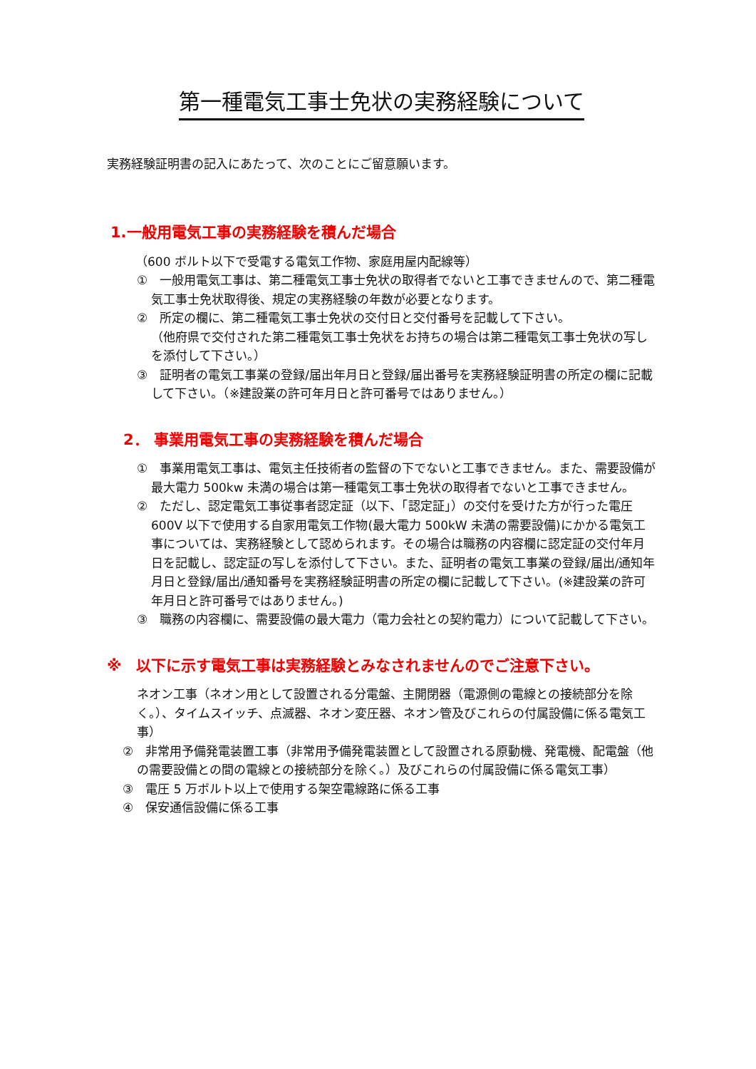第一種電気工事士免状の実務経験について
実務経験証明書の記入にあたって、次のことにご留意願います。
1.一般用電気工事の実務経験を積んだ場合
（600 ボルト以下で受電する電気工作物、家庭用屋内配線等）
①　一般用電気工事は、第二種電気工事士免状の取得者でないと工事できませんので、第二種電気工事士免状取得後、規定の実務経験の年数が必要となります。
②　所定の欄に、第二種電気工事士免状の交付日と交付番号を記載して下さい。
（他府県で交付された第二種電気工事士免状をお持ちの場合は第二種電気工事士免状の写しを添付して下さい。）
③　証明者の電気工事業の登録/届出年月日と登録/届出番号を実務経験証明書の所定の欄に記載して下さい。（※建設業の許可年月日と許可番号ではありません。）
2． 事業用電気工事の実務経験を積んだ場合
①　事業用電気工事は、電気主任技術者の監督の下でないと工事できません。また、需要設備が最大電力 500kw 未満の場合は第一種電気工事士免状の取得者でないと工事できません。
②　ただし、認定電気工事従事者認定証（以下、「認定証」）の交付を受けた方が行った電圧 600V 以下で使用する自家用電気工作物(最大電力 500kW 未満の需要設備)にかかる電気工事については、実務経験として認められます。その場合は職務の内容欄に認定証の交付年月日を記載し、認定証の写しを添付して下さい。また、証明者の電気工事業の登録/届出/通知年月日と登録/届出/通知番号を実務経験証明書の所定の欄に記載して下さい。(※建設業の許可年月日と許可番号ではありません。)
③　職務の内容欄に、需要設備の最大電力（電力会社との契約電力）について記載して下さい。
※　以下に示す電気工事は実務経験とみなされませんのでご注意下さい。
ネオン工事（ネオン用として設置される分電盤、主開閉器（電源側の電線との接続部分を除く。）、タイムスイッチ、点滅器、ネオン変圧器、ネオン管及びこれらの付属設備に係る電気工事）
②　非常用予備発電装置工事（非常用予備発電装置として設置される原動機、発電機、配電盤（他の需要設備との間の電線との接続部分を除く。）及びこれらの付属設備に係る電気工事）
③　電圧 5 万ボルト以上で使用する架空電線路に係る工事
④　保安通信設備に係る工事